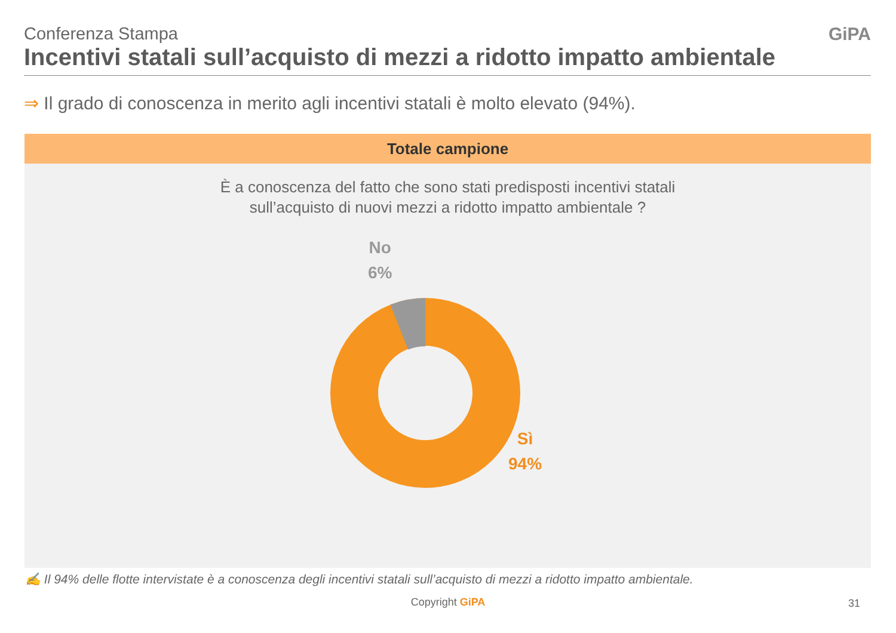Conferenza Stampa
Incentivi statali sull’acquisto di mezzi a ridotto impatto ambientale
GiPA
⇒ Il grado di conoscenza in merito agli incentivi statali è molto elevato (94%).
Totale campione
È a conoscenza del fatto che sono stati predisposti incentivi statali
sull’acquisto di nuovi mezzi a ridotto impatto ambientale ?
No
6%
Sì
94%
✍ Il 94% delle flotte intervistate è a conoscenza degli incentivi statali sull’acquisto di mezzi a ridotto impatto ambientale.
Copyright GiPA 31